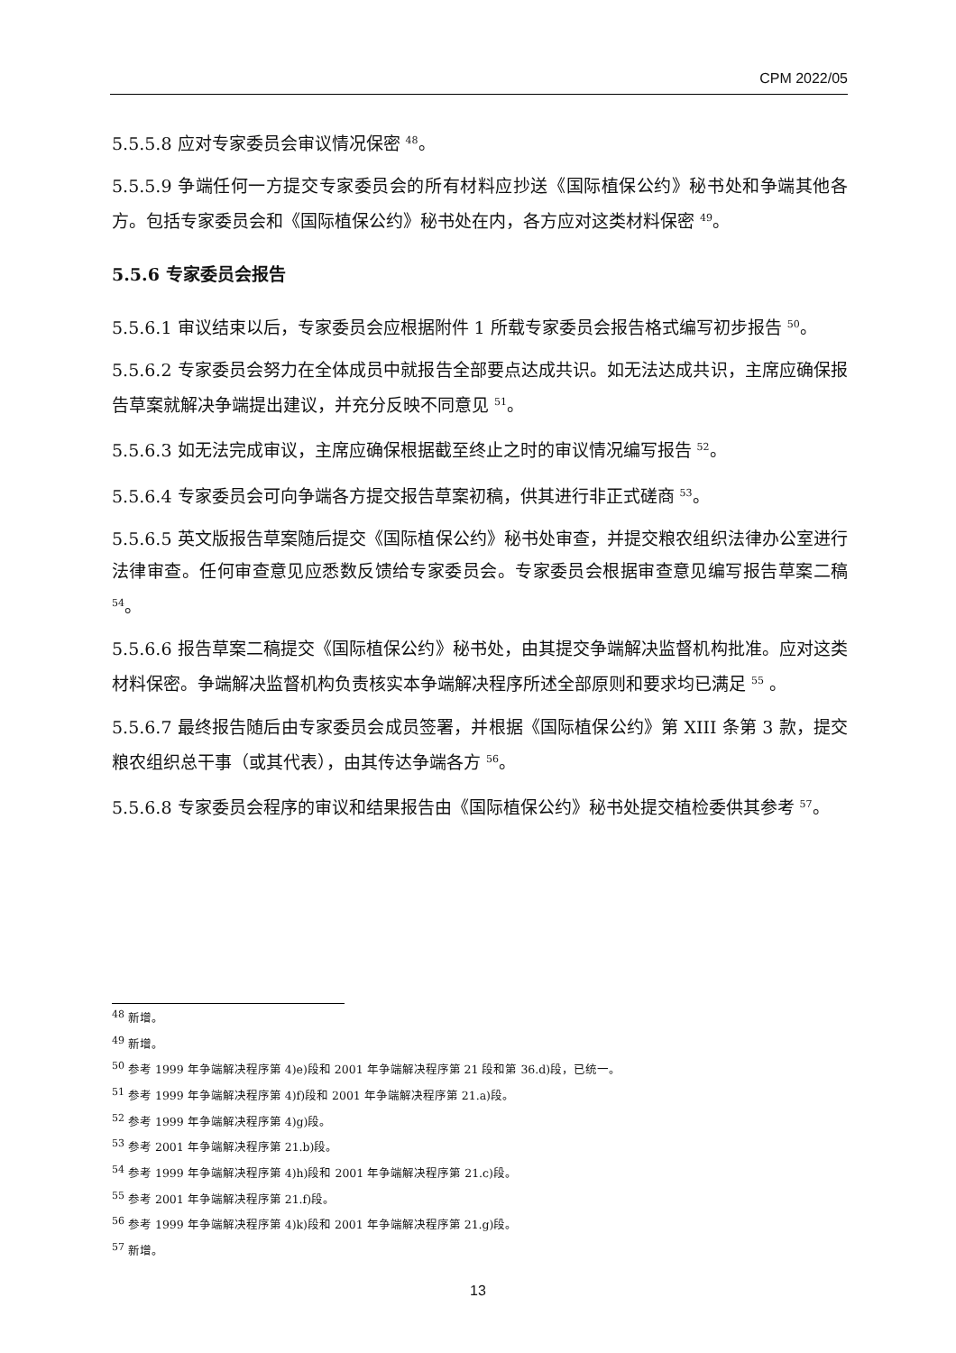CPM 2022/05
5.5.5.8 应对专家委员会审议情况保密 <sup>48</sup>。
5.5.5.9 争端任何一方提交专家委员会的所有材料应抄送《国际植保公约》秘书处和争端其他各方。包括专家委员会和《国际植保公约》秘书处在内，各方应对这类材料保密 <sup>49</sup>。
5.5.6 专家委员会报告
5.5.6.1 审议结束以后，专家委员会应根据附件 1 所载专家委员会报告格式编写初步报告 <sup>50</sup>。
5.5.6.2 专家委员会努力在全体成员中就报告全部要点达成共识。如无法达成共识，主席应确保报告草案就解决争端提出建议，并充分反映不同意见 <sup>51</sup>。
5.5.6.3 如无法完成审议，主席应确保根据截至终止之时的审议情况编写报告 <sup>52</sup>。
5.5.6.4 专家委员会可向争端各方提交报告草案初稿，供其进行非正式磋商 <sup>53</sup>。
5.5.6.5 英文版报告草案随后提交《国际植保公约》秘书处审查，并提交粮农组织法律办公室进行法律审查。任何审查意见应悉数反馈给专家委员会。专家委员会根据审查意见编写报告草案二稿 <sup>54</sup>。
5.5.6.6 报告草案二稿提交《国际植保公约》秘书处，由其提交争端解决监督机构批准。应对这类材料保密。争端解决监督机构负责核实本争端解决程序所述全部原则和要求均已满足 <sup>55</sup> 。
5.5.6.7 最终报告随后由专家委员会成员签署，并根据《国际植保公约》第 XIII 条第 3 款，提交粮农组织总干事（或其代表），由其传达争端各方 <sup>56</sup>。
5.5.6.8 专家委员会程序的审议和结果报告由《国际植保公约》秘书处提交植检委供其参考 <sup>57</sup>。
<sup>48</sup> 新增。
<sup>49</sup> 新增。
<sup>50</sup> 参考 1999 年争端解决程序第 4)e)段和 2001 年争端解决程序第 21 段和第 36.d)段，已统一。
<sup>51</sup> 参考 1999 年争端解决程序第 4)f)段和 2001 年争端解决程序第 21.a)段。
<sup>52</sup> 参考 1999 年争端解决程序第 4)g)段。
<sup>53</sup> 参考 2001 年争端解决程序第 21.b)段。
<sup>54</sup> 参考 1999 年争端解决程序第 4)h)段和 2001 年争端解决程序第 21.c)段。
<sup>55</sup> 参考 2001 年争端解决程序第 21.f)段。
<sup>56</sup> 参考 1999 年争端解决程序第 4)k)段和 2001 年争端解决程序第 21.g)段。
<sup>57</sup> 新增。
13